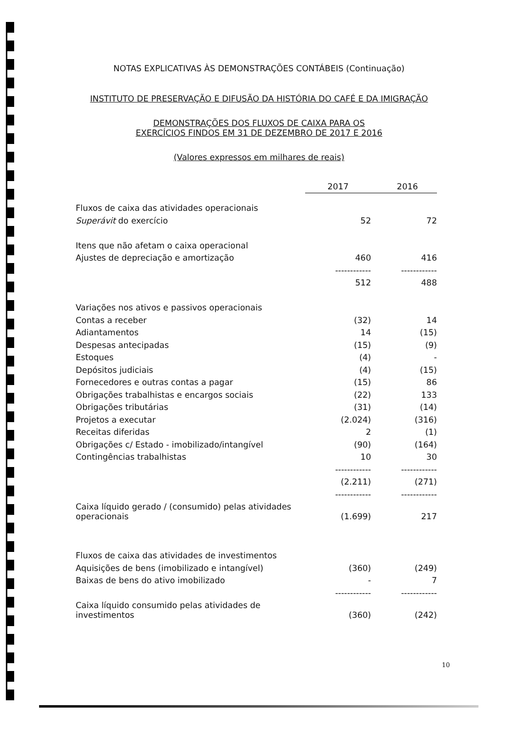NOTAS EXPLICATIVAS ÀS DEMONSTRAÇÕES CONTÁBEIS (Continuação)
INSTITUTO DE PRESERVAÇÃO E DIFUSÃO DA HISTÓRIA DO CAFÉ E DA IMIGRAÇÃO
DEMONSTRAÇÕES DOS FLUXOS DE CAIXA PARA OS
EXERCÍCIOS FINDOS EM 31 DE DEZEMBRO DE 2017 E 2016
(Valores expressos em milhares de reais)
| | 2017 | 2016 |
| Fluxos de caixa das atividades operacionais | | |
| Superávit do exercício | 52 | 72 |
| Itens que não afetam o caixa operacional | | |
| Ajustes de depreciação e amortização | 460 | 416 |
| | ------------ | ------------ |
| | 512 | 488 |
| Variações nos ativos e passivos operacionais | | |
| Contas a receber | (32) | 14 |
| Adiantamentos | 14 | (15) |
| Despesas antecipadas | (15) | (9) |
| Estoques | (4) | - |
| Depósitos judiciais | (4) | (15) |
| Fornecedores e outras contas a pagar | (15) | 86 |
| Obrigações trabalhistas e encargos sociais | (22) | 133 |
| Obrigações tributárias | (31) | (14) |
| Projetos a executar | (2.024) | (316) |
| Receitas diferidas | 2 | (1) |
| Obrigações c/ Estado - imobilizado/intangível | (90) | (164) |
| Contingências trabalhistas | 10 | 30 |
| | ------------ | ------------ |
| | (2.211) | (271) |
| | ------------ | ------------ |
| Caixa líquido gerado / (consumido) pelas atividades operacionais | (1.699) | 217 |
| Fluxos de caixa das atividades de investimentos | | |
| Aquisições de bens (imobilizado e intangível) | (360) | (249) |
| Baixas de bens do ativo imobilizado | - | 7 |
| | ------------ | ------------ |
| Caixa líquido consumido pelas atividades de investimentos | (360) | (242) |
10